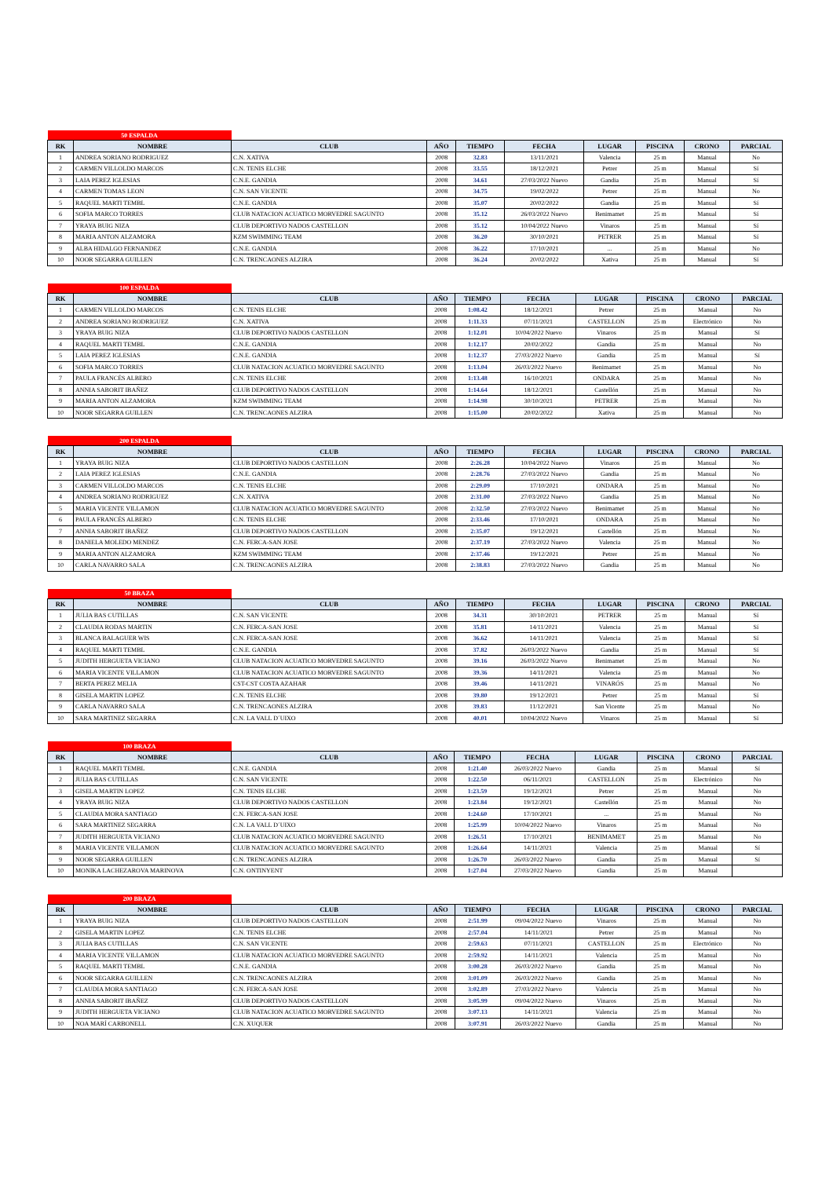| 50 ESPALDA | | | | | | | | | |
| RK | NOMBRE | CLUB | AÑO | TIEMPO | FECHA | LUGAR | PISCINA | CRONO | PARCIAL |
| 1 | ANDREA SORIANO RODRIGUEZ | C.N. XATIVA | 2008 | 32.83 | 13/11/2021 | Valencia | 25 m | Manual | No |
| 2 | CARMEN VILLOLDO MARCOS | C.N. TENIS ELCHE | 2008 | 33.55 | 18/12/2021 | Petrer | 25 m | Manual | Sí |
| 3 | LAIA PEREZ IGLESIAS | C.N.E. GANDIA | 2008 | 34.61 | 27/03/2022 Nuevo | Gandia | 25 m | Manual | Sí |
| 4 | CARMEN TOMAS LEON | C.N. SAN VICENTE | 2008 | 34.75 | 19/02/2022 | Petrer | 25 m | Manual | No |
| 5 | RAQUEL MARTI TEMBL | C.N.E. GANDIA | 2008 | 35.07 | 20/02/2022 | Gandia | 25 m | Manual | Sí |
| 6 | SOFIA MARCO TORRES | CLUB NATACION ACUATICO MORVEDRE SAGUNTO | 2008 | 35.12 | 26/03/2022 Nuevo | Benimamet | 25 m | Manual | Sí |
| 7 | YRAYA BUIG NIZA | CLUB DEPORTIVO NADOS CASTELLON | 2008 | 35.12 | 10/04/2022 Nuevo | Vinaros | 25 m | Manual | Sí |
| 8 | MARIA ANTON ALZAMORA | KZM SWIMMING TEAM | 2008 | 36.20 | 30/10/2021 | PETRER | 25 m | Manual | Sí |
| 9 | ALBA HIDALGO FERNANDEZ | C.N.E. GANDIA | 2008 | 36.22 | 17/10/2021 | ... | 25 m | Manual | No |
| 10 | NOOR SEGARRA GUILLEN | C.N. TRENCAONES ALZIRA | 2008 | 36.24 | 20/02/2022 | Xativa | 25 m | Manual | Sí |
| 100 ESPALDA | | | | | | | | | |
| RK | NOMBRE | CLUB | AÑO | TIEMPO | FECHA | LUGAR | PISCINA | CRONO | PARCIAL |
| 1 | CARMEN VILLOLDO MARCOS | C.N. TENIS ELCHE | 2008 | 1:08.42 | 18/12/2021 | Petrer | 25 m | Manual | No |
| 2 | ANDREA SORIANO RODRIGUEZ | C.N. XATIVA | 2008 | 1:11.33 | 07/11/2021 | CASTELLON | 25 m | Electrónico | No |
| 3 | YRAYA BUIG NIZA | CLUB DEPORTIVO NADOS CASTELLON | 2008 | 1:12.01 | 10/04/2022 Nuevo | Vinaros | 25 m | Manual | Sí |
| 4 | RAQUEL MARTI TEMBL | C.N.E. GANDIA | 2008 | 1:12.17 | 20/02/2022 | Gandia | 25 m | Manual | No |
| 5 | LAIA PEREZ IGLESIAS | C.N.E. GANDIA | 2008 | 1:12.37 | 27/03/2022 Nuevo | Gandia | 25 m | Manual | Sí |
| 6 | SOFIA MARCO TORRES | CLUB NATACION ACUATICO MORVEDRE SAGUNTO | 2008 | 1:13.04 | 26/03/2022 Nuevo | Benimamet | 25 m | Manual | No |
| 7 | PAULA FRANCÉS ALBERO | C.N. TENIS ELCHE | 2008 | 1:13.48 | 16/10/2021 | ONDARA | 25 m | Manual | No |
| 8 | ANNIA SABORIT IBAÑEZ | CLUB DEPORTIVO NADOS CASTELLON | 2008 | 1:14.64 | 18/12/2021 | Castellón | 25 m | Manual | No |
| 9 | MARIA ANTON ALZAMORA | KZM SWIMMING TEAM | 2008 | 1:14.98 | 30/10/2021 | PETRER | 25 m | Manual | No |
| 10 | NOOR SEGARRA GUILLEN | C.N. TRENCAONES ALZIRA | 2008 | 1:15.00 | 20/02/2022 | Xativa | 25 m | Manual | No |
| 200 ESPALDA | | | | | | | | | |
| RK | NOMBRE | CLUB | AÑO | TIEMPO | FECHA | LUGAR | PISCINA | CRONO | PARCIAL |
| 1 | YRAYA BUIG NIZA | CLUB DEPORTIVO NADOS CASTELLON | 2008 | 2:26.28 | 10/04/2022 Nuevo | Vinaros | 25 m | Manual | No |
| 2 | LAIA PEREZ IGLESIAS | C.N.E. GANDIA | 2008 | 2:28.76 | 27/03/2022 Nuevo | Gandia | 25 m | Manual | No |
| 3 | CARMEN VILLOLDO MARCOS | C.N. TENIS ELCHE | 2008 | 2:29.09 | 17/10/2021 | ONDARA | 25 m | Manual | No |
| 4 | ANDREA SORIANO RODRIGUEZ | C.N. XATIVA | 2008 | 2:31.00 | 27/03/2022 Nuevo | Gandia | 25 m | Manual | No |
| 5 | MARIA VICENTE VILLAMON | CLUB NATACION ACUATICO MORVEDRE SAGUNTO | 2008 | 2:32.50 | 27/03/2022 Nuevo | Benimamet | 25 m | Manual | No |
| 6 | PAULA FRANCÉS ALBERO | C.N. TENIS ELCHE | 2008 | 2:33.46 | 17/10/2021 | ONDARA | 25 m | Manual | No |
| 7 | ANNIA SABORIT IBAÑEZ | CLUB DEPORTIVO NADOS CASTELLON | 2008 | 2:35.07 | 19/12/2021 | Castellón | 25 m | Manual | No |
| 8 | DANIELA MOLEDO MENDEZ | C.N. FERCA-SAN JOSE | 2008 | 2:37.19 | 27/03/2022 Nuevo | Valencia | 25 m | Manual | No |
| 9 | MARIA ANTON ALZAMORA | KZM SWIMMING TEAM | 2008 | 2:37.46 | 19/12/2021 | Petrer | 25 m | Manual | No |
| 10 | CARLA NAVARRO SALA | C.N. TRENCAONES ALZIRA | 2008 | 2:38.83 | 27/03/2022 Nuevo | Gandia | 25 m | Manual | No |
| 50 BRAZA | | | | | | | | | |
| RK | NOMBRE | CLUB | AÑO | TIEMPO | FECHA | LUGAR | PISCINA | CRONO | PARCIAL |
| 1 | JULIA BAS CUTILLAS | C.N. SAN VICENTE | 2008 | 34.31 | 30/10/2021 | PETRER | 25 m | Manual | Sí |
| 2 | CLAUDIA RODAS MARTIN | C.N. FERCA-SAN JOSE | 2008 | 35.81 | 14/11/2021 | Valencia | 25 m | Manual | Sí |
| 3 | BLANCA BALAGUER WIS | C.N. FERCA-SAN JOSE | 2008 | 36.62 | 14/11/2021 | Valencia | 25 m | Manual | Sí |
| 4 | RAQUEL MARTI TEMBL | C.N.E. GANDIA | 2008 | 37.82 | 26/03/2022 Nuevo | Gandia | 25 m | Manual | Sí |
| 5 | JUDITH HERGUETA VICIANO | CLUB NATACION ACUATICO MORVEDRE SAGUNTO | 2008 | 39.16 | 26/03/2022 Nuevo | Benimamet | 25 m | Manual | No |
| 6 | MARIA VICENTE VILLAMON | CLUB NATACION ACUATICO MORVEDRE SAGUNTO | 2008 | 39.36 | 14/11/2021 | Valencia | 25 m | Manual | No |
| 7 | BERTA PEREZ MELIA | CST-CST COSTA AZAHAR | 2008 | 39.46 | 14/11/2021 | VINARÓS | 25 m | Manual | No |
| 8 | GISELA MARTIN LOPEZ | C.N. TENIS ELCHE | 2008 | 39.80 | 19/12/2021 | Petrer | 25 m | Manual | Sí |
| 9 | CARLA NAVARRO SALA | C.N. TRENCAONES ALZIRA | 2008 | 39.83 | 11/12/2021 | San Vicente | 25 m | Manual | No |
| 10 | SARA MARTINEZ SEGARRA | C.N. LA VALL D´UIXO | 2008 | 40.01 | 10/04/2022 Nuevo | Vinaros | 25 m | Manual | Sí |
| 100 BRAZA | | | | | | | | | |
| RK | NOMBRE | CLUB | AÑO | TIEMPO | FECHA | LUGAR | PISCINA | CRONO | PARCIAL |
| 1 | RAQUEL MARTI TEMBL | C.N.E. GANDIA | 2008 | 1:21.40 | 26/03/2022 Nuevo | Gandia | 25 m | Manual | Sí |
| 2 | JULIA BAS CUTILLAS | C.N. SAN VICENTE | 2008 | 1:22.50 | 06/11/2021 | CASTELLON | 25 m | Electrónico | No |
| 3 | GISELA MARTIN LOPEZ | C.N. TENIS ELCHE | 2008 | 1:23.59 | 19/12/2021 | Petrer | 25 m | Manual | No |
| 4 | YRAYA BUIG NIZA | CLUB DEPORTIVO NADOS CASTELLON | 2008 | 1:23.84 | 19/12/2021 | Castellón | 25 m | Manual | No |
| 5 | CLAUDIA MORA SANTIAGO | C.N. FERCA-SAN JOSE | 2008 | 1:24.60 | 17/10/2021 | ... | 25 m | Manual | No |
| 6 | SARA MARTINEZ SEGARRA | C.N. LA VALL D´UIXO | 2008 | 1:25.99 | 10/04/2022 Nuevo | Vinaros | 25 m | Manual | No |
| 7 | JUDITH HERGUETA VICIANO | CLUB NATACION ACUATICO MORVEDRE SAGUNTO | 2008 | 1:26.51 | 17/10/2021 | BENIMAMET | 25 m | Manual | No |
| 8 | MARIA VICENTE VILLAMON | CLUB NATACION ACUATICO MORVEDRE SAGUNTO | 2008 | 1:26.64 | 14/11/2021 | Valencia | 25 m | Manual | Sí |
| 9 | NOOR SEGARRA GUILLEN | C.N. TRENCAONES ALZIRA | 2008 | 1:26.70 | 26/03/2022 Nuevo | Gandia | 25 m | Manual | Sí |
| 10 | MONIKA LACHEZAROVA MARINOVA | C.N. ONTINYENT | 2008 | 1:27.04 | 27/03/2022 Nuevo | Gandia | 25 m | Manual | |
| 200 BRAZA | | | | | | | | | |
| RK | NOMBRE | CLUB | AÑO | TIEMPO | FECHA | LUGAR | PISCINA | CRONO | PARCIAL |
| 1 | YRAYA BUIG NIZA | CLUB DEPORTIVO NADOS CASTELLON | 2008 | 2:51.99 | 09/04/2022 Nuevo | Vinaros | 25 m | Manual | No |
| 2 | GISELA MARTIN LOPEZ | C.N. TENIS ELCHE | 2008 | 2:57.04 | 14/11/2021 | Petrer | 25 m | Manual | No |
| 3 | JULIA BAS CUTILLAS | C.N. SAN VICENTE | 2008 | 2:59.63 | 07/11/2021 | CASTELLON | 25 m | Electrónico | No |
| 4 | MARIA VICENTE VILLAMON | CLUB NATACION ACUATICO MORVEDRE SAGUNTO | 2008 | 2:59.92 | 14/11/2021 | Valencia | 25 m | Manual | No |
| 5 | RAQUEL MARTI TEMBL | C.N.E. GANDIA | 2008 | 3:00.28 | 26/03/2022 Nuevo | Gandia | 25 m | Manual | No |
| 6 | NOOR SEGARRA GUILLEN | C.N. TRENCAONES ALZIRA | 2008 | 3:01.09 | 26/03/2022 Nuevo | Gandia | 25 m | Manual | No |
| 7 | CLAUDIA MORA SANTIAGO | C.N. FERCA-SAN JOSE | 2008 | 3:02.89 | 27/03/2022 Nuevo | Valencia | 25 m | Manual | No |
| 8 | ANNIA SABORIT IBAÑEZ | CLUB DEPORTIVO NADOS CASTELLON | 2008 | 3:05.99 | 09/04/2022 Nuevo | Vinaros | 25 m | Manual | No |
| 9 | JUDITH HERGUETA VICIANO | CLUB NATACION ACUATICO MORVEDRE SAGUNTO | 2008 | 3:07.13 | 14/11/2021 | Valencia | 25 m | Manual | No |
| 10 | NOA MARÍ CARBONELL | C.N. XUQUER | 2008 | 3:07.91 | 26/03/2022 Nuevo | Gandia | 25 m | Manual | No |